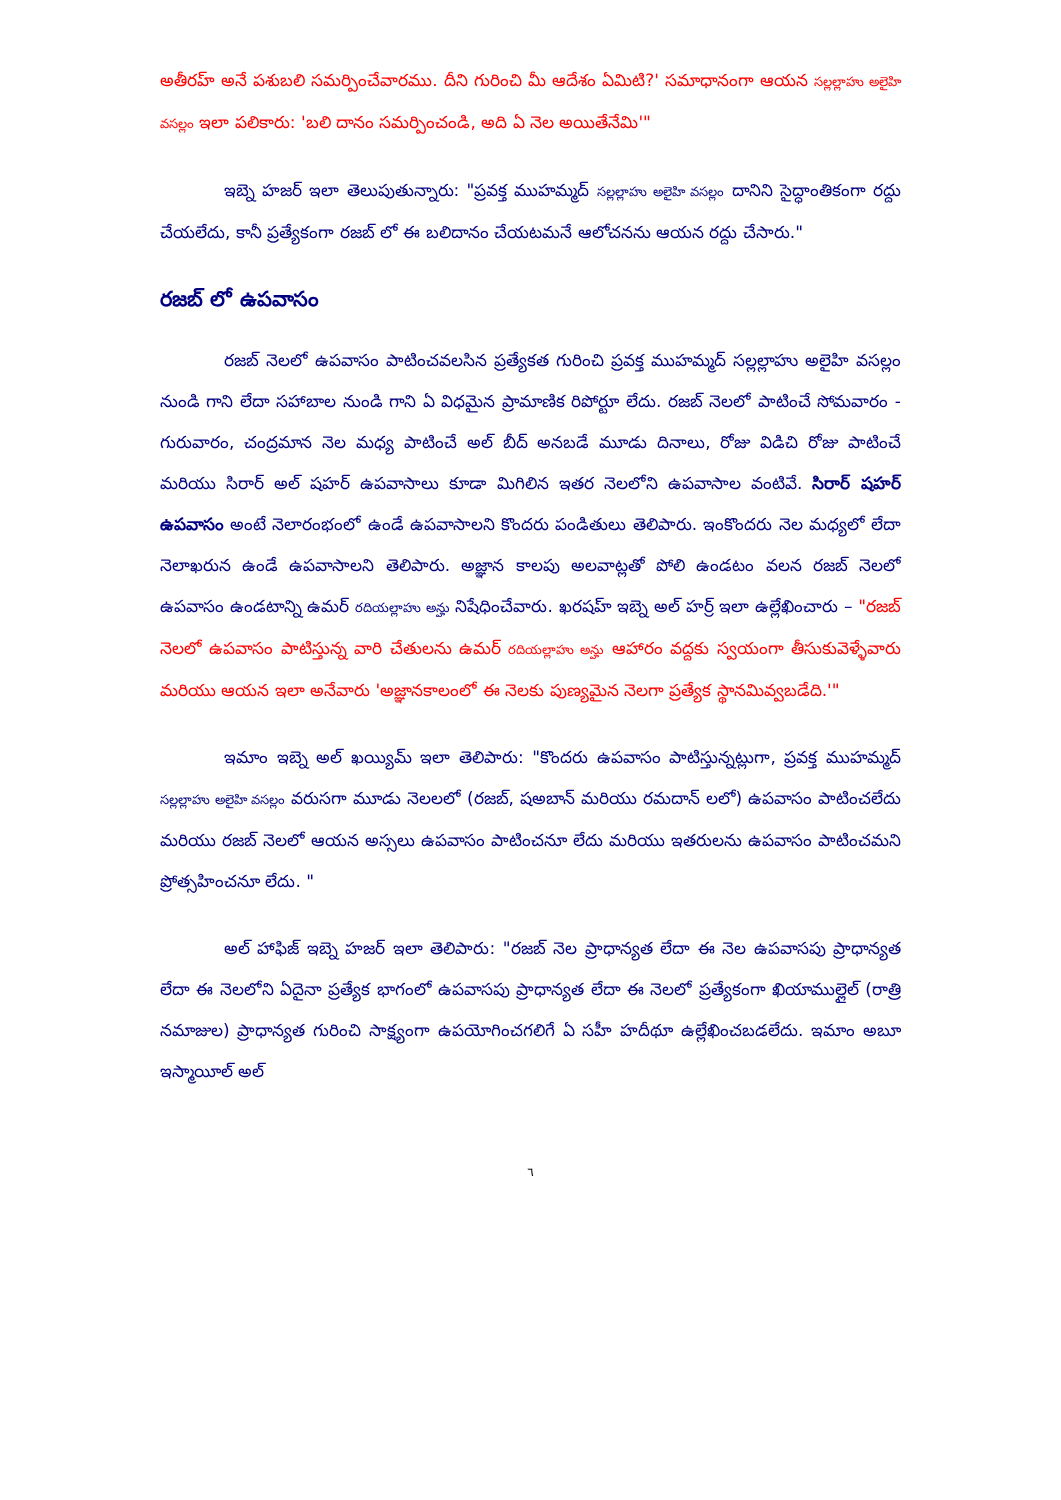అతీరహ్ అనే పశుబలి సమర్పించేవారము. దీని గురించి మీ ఆదేశం ఏమిటి?' సమాధానంగా ఆయన సల్లల్లాహు అలైహి వసల్లం ఇలా పలికారు: 'బలి దానం సమర్పించండి, అది ఏ నెల అయితేనేమి'"
ఇబ్నె హజర్ ఇలా తెలుపుతున్నారు: "ప్రవక్త ముహమ్మద్ సల్లల్లాహు అలైహి వసల్లం దానిని సైద్ధాంతికంగా రద్దు చేయలేదు, కానీ ప్రత్యేకంగా రజబ్ లో ఈ బలిదానం చేయటమనే ఆలోచనను ఆయన రద్దు చేసారు."
రజబ్ లో ఉపవాసం
రజబ్ నెలలో ఉపవాసం పాటించవలసిన ప్రత్యేకత గురించి ప్రవక్త ముహమ్మద్ సల్లల్లాహు అలైహి వసల్లం నుండి గాని లేదా సహాబాల నుండి గాని ఏ విధమైన ప్రామాణిక రిపోర్టూ లేదు. రజబ్ నెలలో పాటించే సోమవారం - గురువారం, చంద్రమాన నెల మధ్య పాటించే అల్ బీద్ అనబడే మూడు దినాలు, రోజు విడిచి రోజు పాటించే మరియు సిరార్ అల్ షహర్ ఉపవాసాలు కూడా మిగిలిన ఇతర నెలలోని ఉపవాసాల వంటివే. సిరార్ షహర్ ఉపవాసం అంటే నెలారంభంలో ఉండే ఉపవాసాలని కొందరు పండితులు తెలిపారు. ఇంకొందరు నెల మధ్యలో లేదా నెలాఖరున ఉండే ఉపవాసాలని తెలిపారు. అజ్ఞాన కాలపు అలవాట్లతో పోలి ఉండటం వలన రజబ్ నెలలో ఉపవాసం ఉండటాన్ని ఉమర్ రదియల్లాహు అన్హు నిషేధించేవారు. ఖరషహ్ ఇబ్నె అల్ హర్ర్ ఇలా ఉల్లేఖించారు – "రజబ్ నెలలో ఉపవాసం పాటిస్తున్న వారి చేతులను ఉమర్ రదియల్లాహు అన్హు ఆహారం వద్దకు స్వయంగా తీసుకువెళ్ళేవారు మరియు ఆయన ఇలా అనేవారు 'అజ్ఞానకాలంలో ఈ నెలకు పుణ్యమైన నెలగా ప్రత్యేక స్థానమివ్వబడేది.'"
ఇమాం ఇబ్నె అల్ ఖయ్యిమ్ ఇలా తెలిపారు: "కొందరు ఉపవాసం పాటిస్తున్నట్లుగా, ప్రవక్త ముహమ్మద్ సల్లల్లాహు అలైహి వసల్లం వరుసగా మూడు నెలలలో (రజబ్, షఅబాన్ మరియు రమదాన్ లలో) ఉపవాసం పాటించలేదు మరియు రజబ్ నెలలో ఆయన అస్సలు ఉపవాసం పాటించనూ లేదు మరియు ఇతరులను ఉపవాసం పాటించమని ప్రోత్సహించనూ లేదు. "
అల్ హాఫిజ్ ఇబ్నె హజర్ ఇలా తెలిపారు: "రజబ్ నెల ప్రాధాన్యత లేదా ఈ నెల ఉపవాసపు ప్రాధాన్యత లేదా ఈ నెలలోని ఏదైనా ప్రత్యేక భాగంలో ఉపవాసపు ప్రాధాన్యత లేదా ఈ నెలలో ప్రత్యేకంగా ఖియాముల్లైల్ (రాత్రి నమాజుల) ప్రాధాన్యత గురించి సాక్ష్యంగా ఉపయోగించగలిగే ఏ సహీ హదీథూ ఉల్లేఖించబడలేదు. ఇమాం అబూ ఇస్మాయీల్ అల్
٦